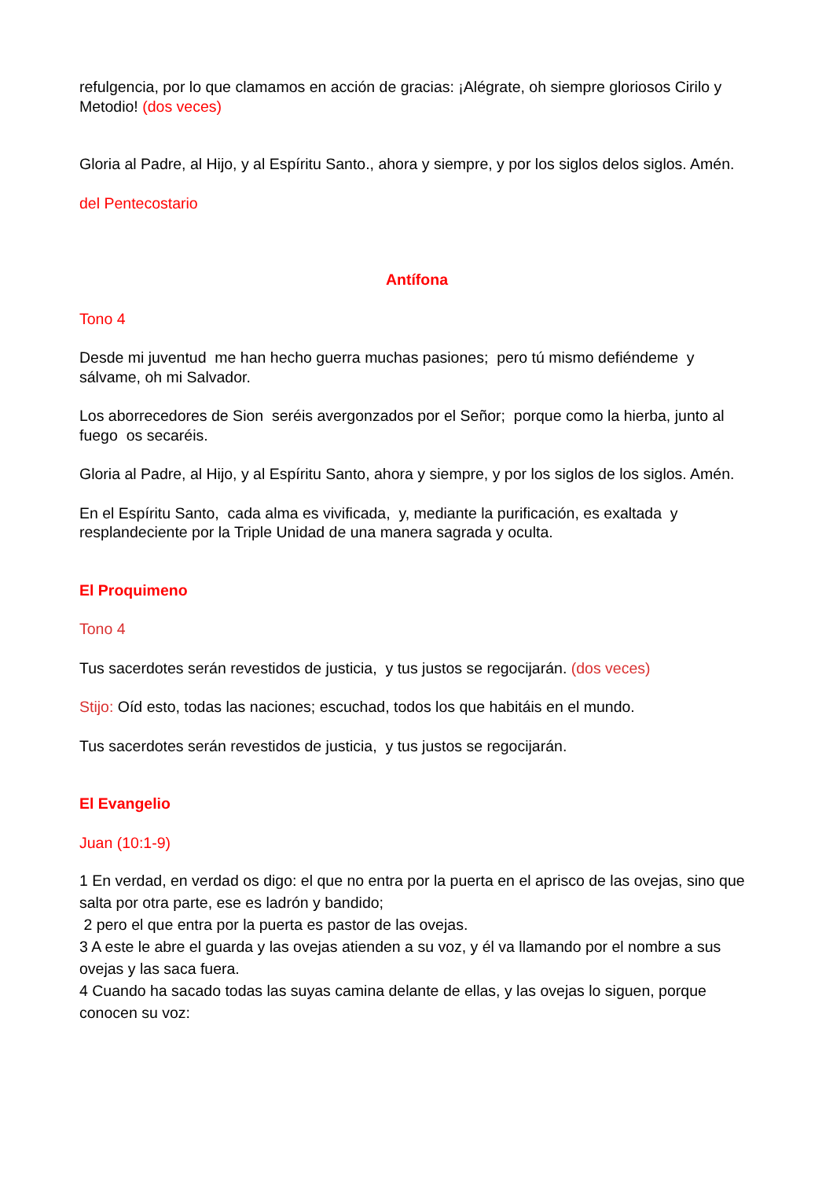refulgencia, por lo que clamamos en acción de gracias: ¡Alégrate, oh siempre gloriosos Cirilo y Metodio! (dos veces)
Gloria al Padre, al Hijo, y al Espíritu Santo., ahora y siempre, y por los siglos delos siglos. Amén.
del Pentecostario
Antífona
Tono 4
Desde mi juventud me han hecho guerra muchas pasiones; pero tú mismo defiéndeme y sálvame, oh mi Salvador.
Los aborrecedores de Sion seréis avergonzados por el Señor; porque como la hierba, junto al fuego os secaréis.
Gloria al Padre, al Hijo, y al Espíritu Santo, ahora y siempre, y por los siglos de los siglos. Amén.
En el Espíritu Santo, cada alma es vivificada, y, mediante la purificación, es exaltada y resplandeciente por la Triple Unidad de una manera sagrada y oculta.
El Proquimeno
Tono 4
Tus sacerdotes serán revestidos de justicia, y tus justos se regocijarán. (dos veces)
Stijo: Oíd esto, todas las naciones; escuchad, todos los que habitáis en el mundo.
Tus sacerdotes serán revestidos de justicia, y tus justos se regocijarán.
El Evangelio
Juan (10:1-9)
1 En verdad, en verdad os digo: el que no entra por la puerta en el aprisco de las ovejas, sino que salta por otra parte, ese es ladrón y bandido;
2 pero el que entra por la puerta es pastor de las ovejas.
3 A este le abre el guarda y las ovejas atienden a su voz, y él va llamando por el nombre a sus ovejas y las saca fuera.
4 Cuando ha sacado todas las suyas camina delante de ellas, y las ovejas lo siguen, porque conocen su voz: